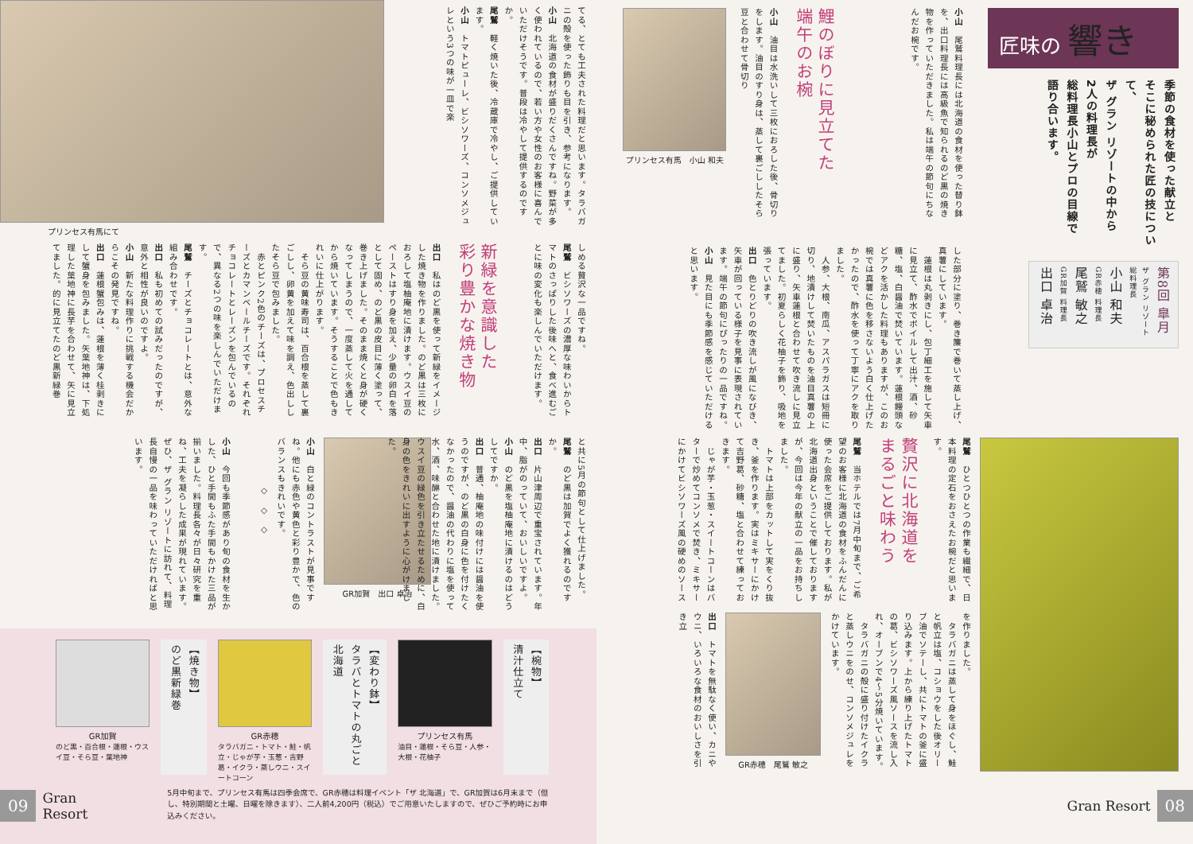匠味の 響き
季節の食材を使った献立と
そこに秘められた匠の技について、
ザ グラン リゾートの中から
2人の料理長が
総料理長小山とプロの目線で
語り合います。
第8回 皐月
ザ グラン リゾート 総料理長
小山 和夫
GR赤穂 料理長
尾鷲 敏之
GR加賀 料理長
出口 卓治
小山　尾鷲料理長には北海道の食材を使った替り鉢を、出口料理長には高級魚で知られるのど黒の焼き物を作っていただきました。私は端午の節句にちなんだお椀です。
鯉のぼりに見立てた
端午のお椀
小山　油目は水洗いして三枚におろした後、骨切りをします。油目のすり身は、蒸して裏ごししたそら豆と合わせて骨切り
プリンセス有馬　小山 和夫
した部分に塗り、巻き簾で巻いて蒸し上げ、真薯にしています。
　蓮根は丸剥きにし、包丁細工を施して矢車に見立て、酢水でボイルして出汁、酒、砂糖、塩、白醤油で焚いています。蓮根饅頭などアクを活かした料理もありますが、このお椀では真薯に色を移さないよう白く仕上げたかったので、酢水を使って丁寧にアクを取りました。
　人参、大根、南瓜、アスパラガスは短冊に切り、地漬けして焚いたものを油目真薯の上に盛り、矢車蓮根と合わせて吹き流しに見立てました。初夏らしく花柚子を飾り、吸地を張っています。
出口　色とりどりの吹き流しが風になびき、矢車が回っている様子を見事に表現されています。端午の節句にぴったりの一品ですね。
小山　見た目にも季節感を感じていただけると思います。
尾鷲　ひとつひとつの作業も繊細で、日本料理の定石をおさえたお椀だと思います。
贅沢に北海道を
まるごと味わう
尾鷲　当ホテルでは7月中旬まで、ご希望のお客様に北海道の食材をふんだんに使った会席をご提供しております。私が北海道出身ということで催しておりますが、今回は今年の献立の一品をお持ちしました。
　トマトは上部をカットして実をくり抜き、釜を作ります。実はミキサーにかけて吉野葛、砂糖、塩と合わせて練っておきます。
　じゃが芋・玉葱・スイートコーンはバターで炒めてコンソメで焚き、ミキサーにかけてビシソワーズ風の硬めのソース
を作りました。
　タラバガニは蒸して身をほぐし、鮭と帆立は塩、コショウをした後オリーブ油でソテーし、共にトマトの釜に盛り込みます。上から練り上げたトマトの葛、ビシソワーズ風ソースを流し入れ、オーブンで4〜5分焼いています。
　タラバガニの殻に盛り付けたイクラと蒸しウニをのせ、コンソメジュレをかけています。
GR赤穂　尾鷲 敏之
出口　トマトを無駄なく使い、カニやウニ、いろいろな食材のおいしさを引き立
Gran Resort 08
てる、とても工夫された料理だと思います。タラバガニの殻を使った飾りも目を引き、参考になります。
小山　北海道の食材が盛りだくさんですね。野菜が多く使われているので、若い方や女性のお客様に喜んでいただけそうです。普段は冷やして提供するのですか。
尾鷲　軽く焼いた後、冷蔵庫で冷やし、ご提供しています。
小山　トマトピューレ、ビシソワーズ、コンソメジュレという3つの味が一皿で楽
プリンセス有馬にて
しめる贅沢な一品ですね。
尾鷲　ビシソワーズの濃厚な味わいからトマトのさっぱりした後味へと、食べ進むごとに味の変化も楽しんでいただけます。
新緑を意識した
彩り豊かな焼き物
出口　私はのど黒を使って新緑をイメージした焼き物を作りました。のど黒は三枚におろして塩柚庵地に漬けます。ウスイ豆のペーストはすり身を加え、少量の卵白を落として固め、のど黒の皮目に薄く塗って、巻き上げました。そのまま焼くと身が硬くなってしまうので、一度蒸して火を通してから焼いています。そうすることで色もきれいに仕上がります。
　そら豆の黄味寿司は、百合根を蒸して裏ごしし、卵黄を加えて味を調え、色出ししたそら豆で包みました。
　赤とピンク2色のチーズは、プロセスチーズとカマンベールチーズです。それぞれチョコレートとレーズンを包んでいるので、異なる2つの味を楽しんでいただけます。
尾鷲　チーズとチョコレートとは、意外な組み合わせです。
出口　私も初めての試みだったのですが、意外と相性が良いのですよ。
小山　新たな料理作りに挑戦する機会だからこその発見ですね。
出口　蓮根蟹包みは、蓮根を薄く桂剥きにして蟹身を包みました。矢葉地神は、下処理した葉地神に長芋を合わせて、矢に見立てました。的に見立てたのど黒新緑巻
と共に5月の節句として仕上げました。
尾鷲　のど黒は加賀でよく獲れるのですか。
出口　片山津周辺で重宝されています。年中、脂がのっていて、おいしいですよ。
小山　のど黒を塩柚庵地に漬けるのはどうしてですか。
出口　普通、柚庵地の味付けには醤油を使うのですが、のど黒の白身に色を付けたくなかったので、醤油の代わりに塩を使って水、酒、味醂と合わせた地に漬けました。ウスイ豆の緑色を引き立たせるために、白身の色をきれいに出すように心がけました。
GR加賀　出口 卓治
小山　白と緑のコントラストが見事ですね。他にも赤色や黄色と彩り豊かで、色のバランスもきれいです。
◇　◇　◇
小山　今回も季節感があり旬の食材を生かした、ひと手間もふた手間もかけた三品が揃いました。料理長各々が日々研究を重ね、工夫を凝らした成果が現れています。ぜひ、ザ グラン リゾートに訪れて、料理長自慢の一品を味わっていただければと思います。
【椀物】
清汁仕立て
プリンセス有馬
油目・蓮根・そら豆・人参・大根・花柚子
【変わり鉢】
タラバとトマトの丸ごと北海道
GR赤穂
タラバガニ・トマト・鮭・帆立・じゃが芋・玉葱・吉野葛・イクラ・蒸しウニ・スイートコーン
【焼き物】
のど黒新緑巻
GR加賀
のど黒・百合根・蓮根・ウスイ豆・そら豆・葉地神
09 Gran Resort
5月中旬まで、プリンセス有馬は四季会席で、GR赤穂は料理イベント「ザ 北海道」で、GR加賀は6月末まで（但し、特別期間と土曜、日曜を除きます）、二人前4,200円（税込）でご用意いたしますので、ぜひご予約時にお申込みください。